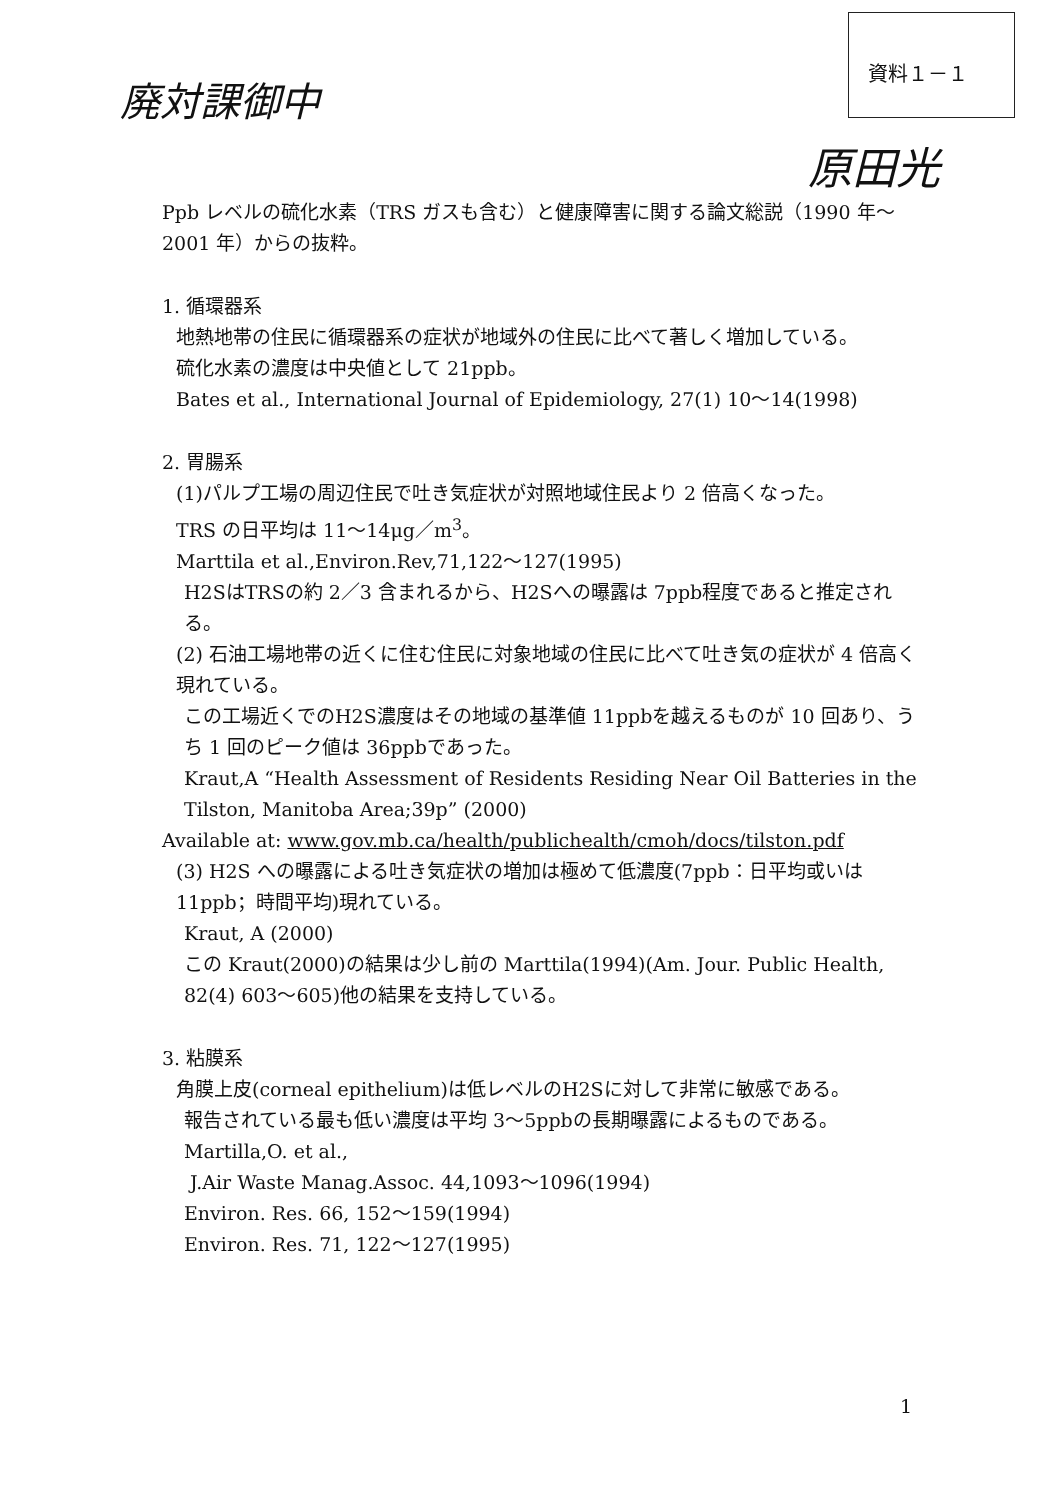廃対課御中
資料１－１
原田光
Ppb レベルの硫化水素（TRS ガスも含む）と健康障害に関する論文総説（1990 年～2001 年）からの抜粋。
1. 循環器系
地熱地帯の住民に循環器系の症状が地域外の住民に比べて著しく増加している。
硫化水素の濃度は中央値として 21ppb。
Bates et al., International Journal of Epidemiology, 27(1) 10～14(1998)
2. 胃腸系
(1)パルプ工場の周辺住民で吐き気症状が対照地域住民より 2 倍高くなった。
TRS の日平均は 11～14μg／m<sup>3</sup>。
Marttila et al.,Environ.Rev,71,122～127(1995)
H2SはTRSの約 2／3 含まれるから、H2Sへの曝露は 7ppb程度であると推定される。
(2) 石油工場地帯の近くに住む住民に対象地域の住民に比べて吐き気の症状が 4 倍高く現れている。
この工場近くでのH2S濃度はその地域の基準値 11ppbを越えるものが 10 回あり、うち 1 回のピーク値は 36ppbであった。
Kraut,A “Health Assessment of Residents Residing Near Oil Batteries in the Tilston, Manitoba Area;39p” (2000)
Available at: www.gov.mb.ca/health/publichealth/cmoh/docs/tilston.pdf
(3) H2S への曝露による吐き気症状の増加は極めて低濃度(7ppb：日平均或いは 11ppb；時間平均)現れている。
Kraut, A (2000)
この Kraut(2000)の結果は少し前の Marttila(1994)(Am. Jour. Public Health, 82(4) 603～605)他の結果を支持している。
3. 粘膜系
角膜上皮(corneal epithelium)は低レベルのH2Sに対して非常に敏感である。
報告されている最も低い濃度は平均 3～5ppbの長期曝露によるものである。
Martilla,O. et al.,
J.Air Waste Manag.Assoc. 44,1093～1096(1994)
Environ. Res. 66, 152～159(1994)
Environ. Res. 71, 122～127(1995)
1